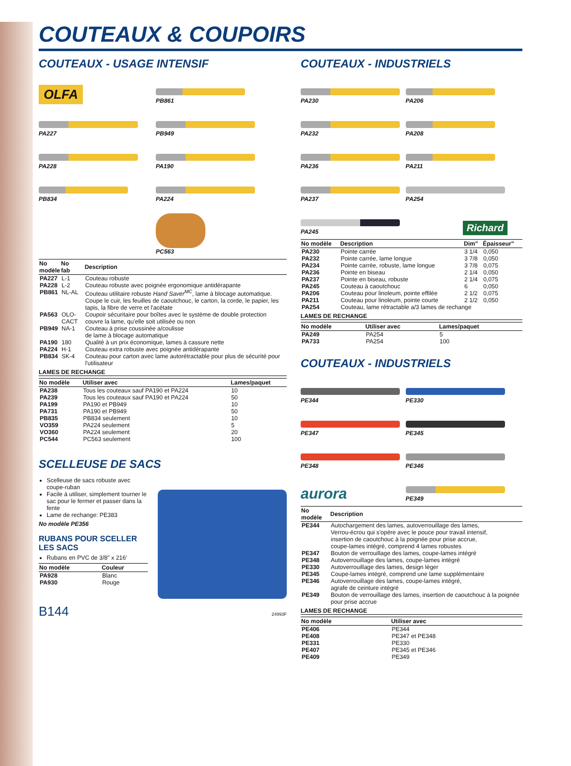COUTEAUX & COUPOIRS
COUTEAUX - USAGE INTENSIF
OLFA
PB861
PA227
PB949
PA228
PA190
PB834
PA224
PC563
| No modèle | No fab | Description |
| --- | --- | --- |
| PA227 | L-1 | Couteau robuste |
| PA228 | L-2 | Couteau robuste avec poignée ergonomique antidérapante |
| PB861 | NL-AL | Couteau utilitaire robuste Hand Saver<sup>MC</sup> , lame à blocage automatique. Coupe le cuir, les feuilles de caoutchouc, le carton, la corde, le papier, les tapis, la fibre de verre et l'acétate |
| PA563 | OLO-CACT | Coupoir sécuritaire pour boîtes avec le système de double protection couvre la lame, qu'elle soit utilisée ou non |
| PB949 | NA-1 | Couteau à prise coussinée a/coulisse de lame à blocage automatique |
| PA190 | 180 | Qualité à un prix économique, lames à cassure nette |
| PA224 | H-1 | Couteau extra robuste avec poignée antidérapante |
| PB834 | SK-4 | Couteau pour carton avec lame autorétractable pour plus de sécurité pour l'utilisateur |
LAMES DE RECHANGE
| No modèle | Utiliser avec | Lames/paquet |
| --- | --- | --- |
| PA238 | Tous les couteaux sauf PA190 et PA224 | 10 |
| PA239 | Tous les couteaux sauf PA190 et PA224 | 50 |
| PA199 | PA190 et PB949 | 10 |
| PA731 | PA190 et PB949 | 50 |
| PB835 | PB834 seulement | 10 |
| VO359 | PA224 seulement | 5 |
| VO360 | PA224 seulement | 20 |
| PC544 | PC563 seulement | 100 |
SCELLEUSE DE SACS
Scelleuse de sacs robuste avec coupe-ruban
Facile à utiliser, simplement tourner le sac pour le fermer et passer dans la fente
Lame de rechange: PE383
No modèle PE356
RUBANS POUR SCELLER LES SACS
Rubans en PVC de 3/8" x 216'
| No modèle | Couleur |
| --- | --- |
| PA928 | Blanc |
| PA930 | Rouge |
B144 24993F
COUTEAUX - INDUSTRIELS
PA230
PA206
PA232
PA208
PA236
PA211
PA237
PA254
PA245
Richard
| No modèle | Description | Dim" | Épaisseur" |
| --- | --- | --- | --- |
| PA230 | Pointe carrée | 3 1/4 | 0,050 |
| PA232 | Pointe carrée, lame longue | 3 7/8 | 0,050 |
| PA234 | Pointe carrée, robuste, lame longue | 3 7/8 | 0,075 |
| PA236 | Pointe en biseau | 2 1/4 | 0,050 |
| PA237 | Pointe en biseau, robuste | 2 1/4 | 0,075 |
| PA245 | Couteau à caoutchouc | 6 | 0,050 |
| PA206 | Couteau pour linoleum, pointe effilée | 2 1/2 | 0,075 |
| PA211 | Couteau pour linoleum, pointe courte | 2 1/2 | 0,050 |
| PA254 | Couteau, lame rétractable a/3 lames de rechange | | |
LAMES DE RECHANGE
| No modèle | Utiliser avec | Lames/paquet |
| --- | --- | --- |
| PA249 | PA254 | 5 |
| PA733 | PA254 | 100 |
COUTEAUX - INDUSTRIELS
PE344
PE330
PE347
PE345
PE348
PE346
aurora
PE349
| No modèle | Description |
| --- | --- |
| PE344 | Autochargement des lames, autoverrouillage des lames, Verrou-écrou qui s'opère avec le pouce pour travail intensif, insertion de caoutchouc à la poignée pour prise accrue, coupe-lames intégré, comprend 4 lames robustes |
| PE347 | Bouton de verrouillage des lames, coupe-lames intégré |
| PE348 | Autoverrouillage des lames, coupe-lames intégré |
| PE330 | Autoverrouillage des lames, design léger |
| PE345 | Coupe-lames intégré, comprend une lame supplémentaire |
| PE346 | Autoverrouillage des lames, coupe-lames intégré, agrafe de ceinture intégré |
| PE349 | Bouton de verrouillage des lames, insertion de caoutchouc à la poignée pour prise accrue |
LAMES DE RECHANGE
| No modèle | Utiliser avec |
| --- | --- |
| PE406 | PE344 |
| PE408 | PE347 et PE348 |
| PE331 | PE330 |
| PE407 | PE345 et PE346 |
| PE409 | PE349 |